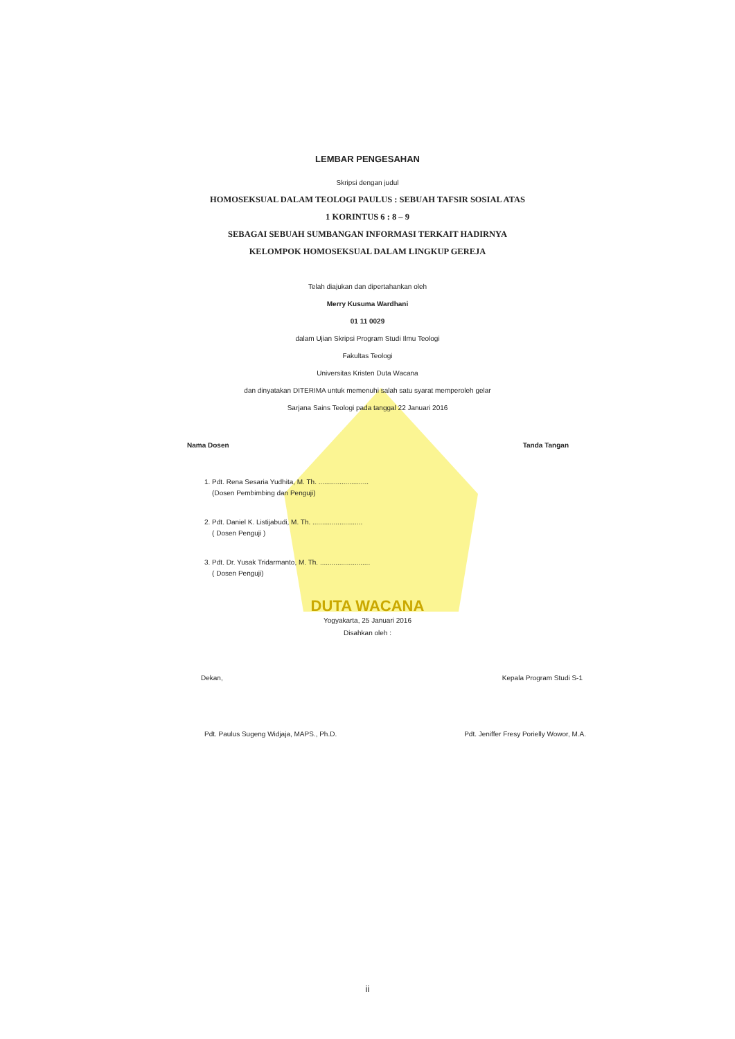LEMBAR PENGESAHAN
Skripsi dengan judul
HOMOSEKSUAL DALAM TEOLOGI PAULUS : SEBUAH TAFSIR SOSIAL ATAS
1 KORINTUS 6 : 8 – 9
SEBAGAI SEBUAH SUMBANGAN INFORMASI TERKAIT HADIRNYA
KELOMPOK HOMOSEKSUAL DALAM LINGKUP GEREJA
Telah diajukan dan dipertahankan oleh
Merry Kusuma Wardhani
01 11 0029
dalam Ujian Skripsi Program Studi Ilmu Teologi
Fakultas Teologi
Universitas Kristen Duta Wacana
dan dinyatakan DITERIMA untuk memenuhi salah satu syarat memperoleh gelar
Sarjana Sains Teologi pada tanggal 22 Januari 2016
Nama Dosen Tanda Tangan
1. Pdt. Rena Sesaria Yudhita, M. Th. ..........................
(Dosen Pembimbing dan Penguji)
2. Pdt. Daniel K. Listijabudi, M. Th. ..........................
( Dosen Penguji )
3. Pdt. Dr. Yusak Tridarmanto, M. Th. ..........................
( Dosen Penguji)
DUTA WACANA
Yogyakarta, 25 Januari 2016
Disahkan oleh :
Dekan, Kepala Program Studi S-1
Pdt. Paulus Sugeng Widjaja, MAPS., Ph.D. Pdt. Jeniffer Fresy Porielly Wowor, M.A.
ii